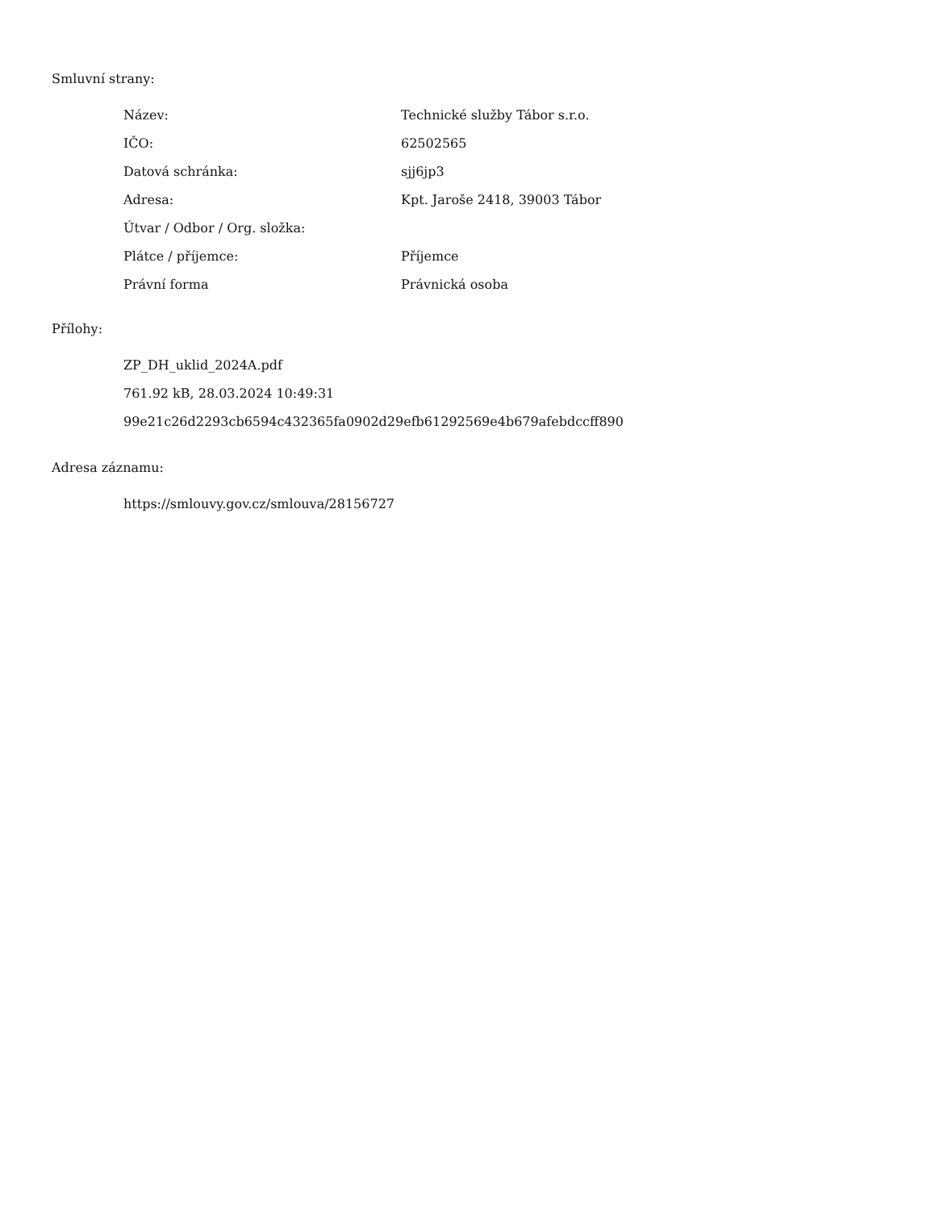Smluvní strany:
| Název: | Technické služby Tábor s.r.o. |
| IČO: | 62502565 |
| Datová schránka: | sjj6jp3 |
| Adresa: | Kpt. Jaroše 2418, 39003 Tábor |
| Útvar / Odbor / Org. složka: | |
| Plátce / příjemce: | Příjemce |
| Právní forma | Právnická osoba |
Přílohy:
ZP_DH_uklid_2024A.pdf
761.92 kB, 28.03.2024 10:49:31
99e21c26d2293cb6594c432365fa0902d29efb61292569e4b679afebdccff890
Adresa záznamu:
https://smlouvy.gov.cz/smlouva/28156727